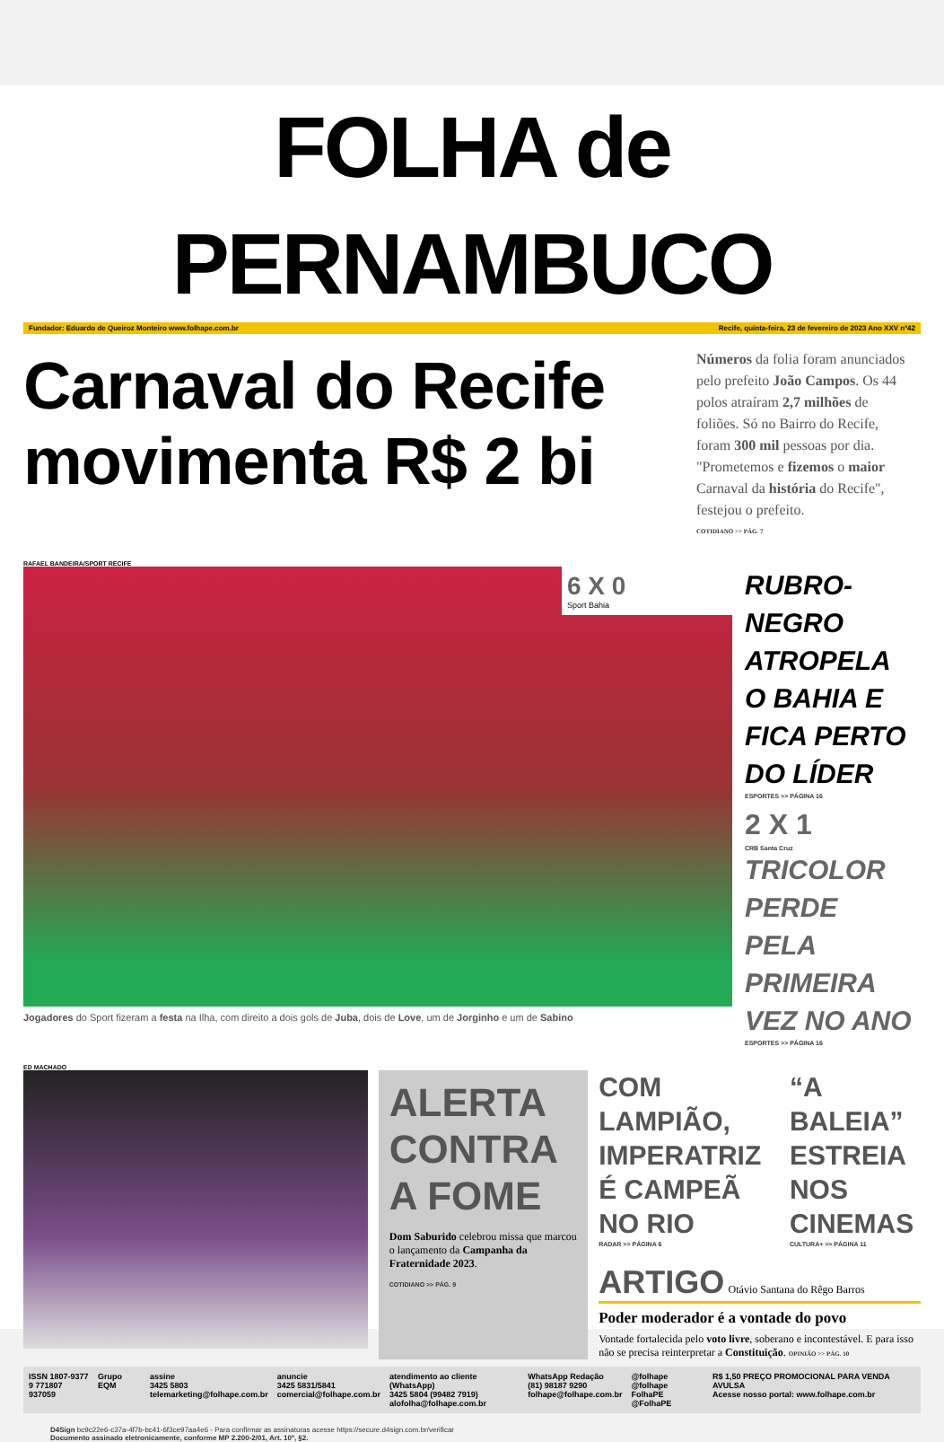FOLHA de PERNAMBUCO
Fundador: Eduardo de Queiroz Monteiro www.folhape.com.br Recife, quinta-feira, 23 de fevereiro de 2023 Ano XXV nº42
Carnaval do Recife movimenta R$ 2 bi
Números da folia foram anunciados pelo prefeito João Campos. Os 44 polos atraíram 2,7 milhões de foliões. Só no Bairro do Recife, foram 300 mil pessoas por dia. "Prometemos e fizemos o maior Carnaval da história do Recife", festejou o prefeito.
COTIDIANO >> PÁG. 7
RAFAEL BANDEIRA/SPORT RECIFE
6 X 0
Sport Bahia
Jogadores do Sport fizeram a festa na Ilha, com direito a dois gols de Juba, dois de Love, um de Jorginho e um de Sabino
RUBRO-NEGRO ATROPELA O BAHIA E FICA PERTO DO LÍDER
ESPORTES >> PÁGINA 16
2 X 1
CRB Santa Cruz
TRICOLOR PERDE PELA PRIMEIRA VEZ NO ANO
ESPORTES >> PÁGINA 16
ED MACHADO
ALERTA CONTRA A FOME
Dom Saburido celebrou missa que marcou o lançamento da Campanha da Fraternidade 2023.
COTIDIANO >> PÁG. 9
COM LAMPIÃO, IMPERATRIZ É CAMPEÃ NO RIO
RADAR >> PÁGINA 6
“A BALEIA” ESTREIA NOS CINEMAS
CULTURA+ >> PÁGINA 11
ARTIGO Otávio Santana do Rêgo Barros
Poder moderador é a vontade do povo
Vontade fortalecida pelo voto livre, soberano e incontestável. E para isso não se precisa reinterpretar a Constituição. OPINIÃO >> PÁG. 10
ISSN 1807-9377
9 771807 937059 Grupo EQM assine
3425 5803
telemarketing@folhape.com.br anuncie
3425 5831/5841
comercial@folhape.com.br atendimento ao cliente (WhatsApp)
3425 5804 (99482 7919)
alofolha@folhape.com.br WhatsApp Redação
(81) 98187 9290
folhape@folhape.com.br @folhape @folhape
FolhaPE @FolhaPE R$ 1,50 PREÇO PROMOCIONAL PARA VENDA AVULSA
Acesse nosso portal: www.folhape.com.br
D4Sign bc9c22e6-c37a-4f7b-bc41-6f3ce97aa4e6 - Para confirmar as assinaturas acesse https://secure.d4sign.com.br/verificar
Documento assinado eletronicamente, conforme MP 2.200-2/01, Art. 10º, §2.